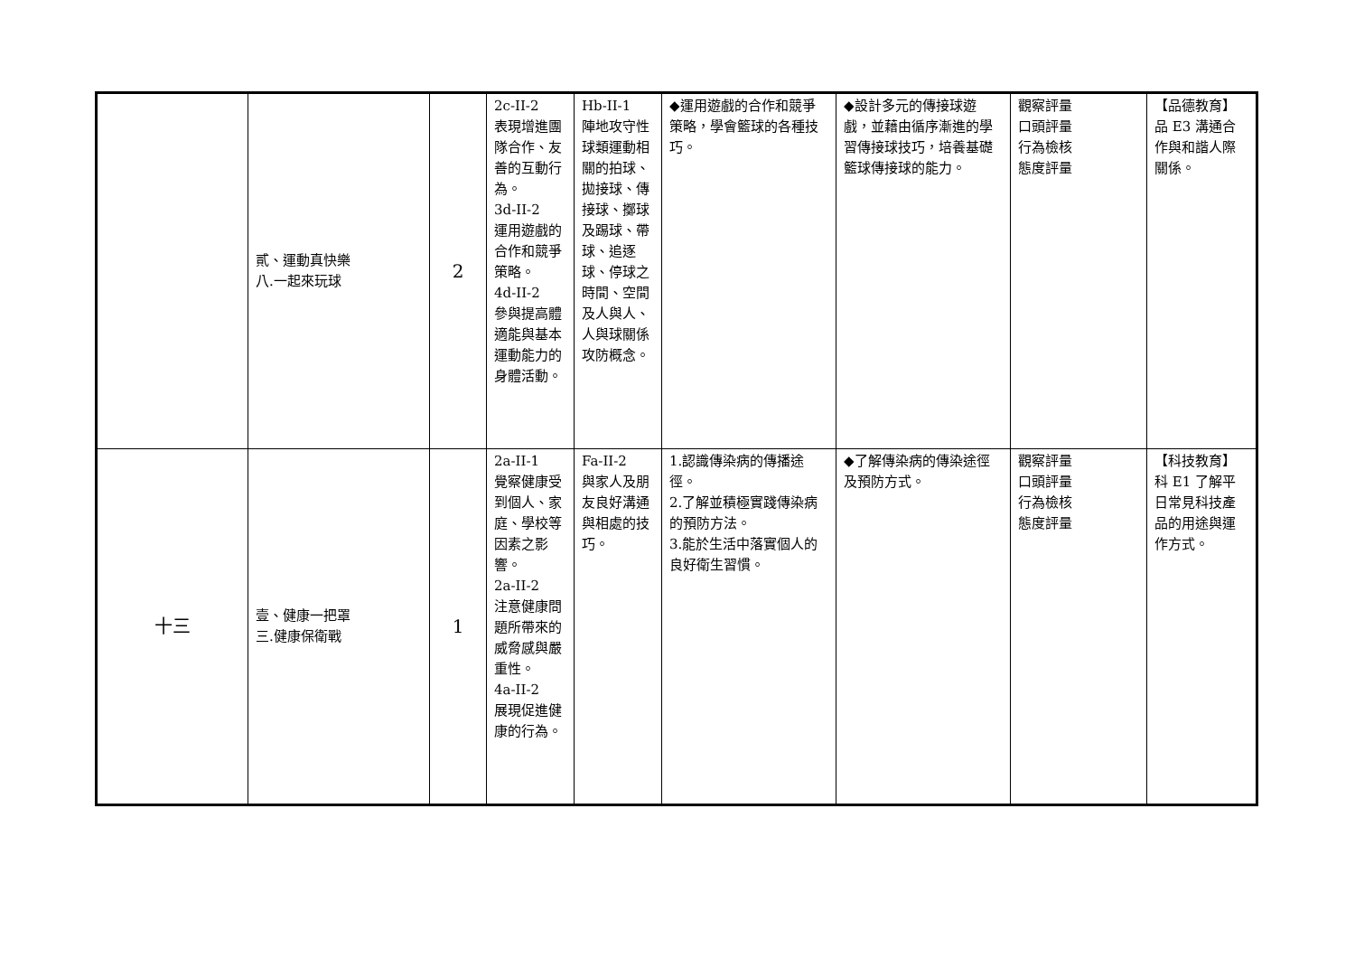| | 貳、運動真快樂 八.一起來玩球 | 2 | 2c-II-2 表現增進團隊合作、友善的互動行為。 3d-II-2 運用遊戲的合作和競爭策略。 4d-II-2 參與提高體適能與基本運動能力的身體活動。 | Hb-II-1 陣地攻守性球類運動相關的拍球、拋接球、傳接球、擲球及踢球、帶球、追逐球、停球之時間、空間及人與人、人與球關係攻防概念。 | ◆運用遊戲的合作和競爭策略，學會籃球的各種技巧。 | ◆設計多元的傳接球遊戲，並藉由循序漸進的學習傳接球技巧，培養基礎籃球傳接球的能力。 | 觀察評量 口頭評量 行為檢核 態度評量 | 【品德教育】 品 E3 溝通合作與和諧人際關係。 |
| 十三 | 壹、健康一把罩 三.健康保衛戰 | 1 | 2a-II-1 覺察健康受到個人、家庭、學校等因素之影響。 2a-II-2 注意健康問題所帶來的威脅感與嚴重性。 4a-II-2 展現促進健康的行為。 | Fa-II-2 與家人及朋友良好溝通與相處的技巧。 | 1.認識傳染病的傳播途徑。 2.了解並積極實踐傳染病的預防方法。 3.能於生活中落實個人的良好衛生習慣。 | ◆了解傳染病的傳染途徑及預防方式。 | 觀察評量 口頭評量 行為檢核 態度評量 | 【科技教育】 科 E1 了解平日常見科技產品的用途與運作方式。 |